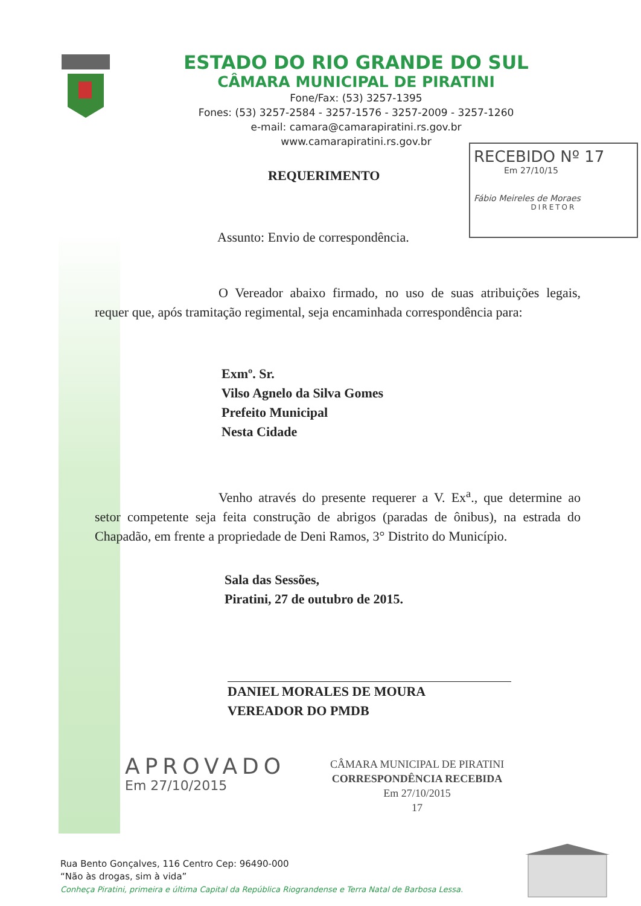ESTADO DO RIO GRANDE DO SUL
CÂMARA MUNICIPAL DE PIRATINI
Fone/Fax: (53) 3257-1395
Fones: (53) 3257-2584 - 3257-1576 - 3257-2009 - 3257-1260
e-mail: camara@camarapiratini.rs.gov.br
www.camarapiratini.rs.gov.br
RECEBIDO Nº 17
Em 27/10/15
Fábio Meireles de Moraes
DIRETOR
REQUERIMENTO
Assunto: Envio de correspondência.
O Vereador abaixo firmado, no uso de suas atribuições legais, requer que, após tramitação regimental, seja encaminhada correspondência para:
Exmº. Sr.
Vilso Agnelo da Silva Gomes
Prefeito Municipal
Nesta Cidade
Venho através do presente requerer a V. Ex<sup>a</sup>., que determine ao setor competente seja feita construção de abrigos (paradas de ônibus), na estrada do Chapadão, em frente a propriedade de Deni Ramos, 3° Distrito do Município.
Sala das Sessões,
Piratini, 27 de outubro de 2015.
DANIEL MORALES DE MOURA
VEREADOR DO PMDB
APROVADO
Em 27/10/2015
CÂMARA MUNICIPAL DE PIRATINI
CORRESPONDÊNCIA RECEBIDA
Em 27/10/2015
17
Rua Bento Gonçalves, 116 Centro Cep: 96490-000
“Não às drogas, sim à vida”
Conheça Piratini, primeira e última Capital da República Riograndense e Terra Natal de Barbosa Lessa.